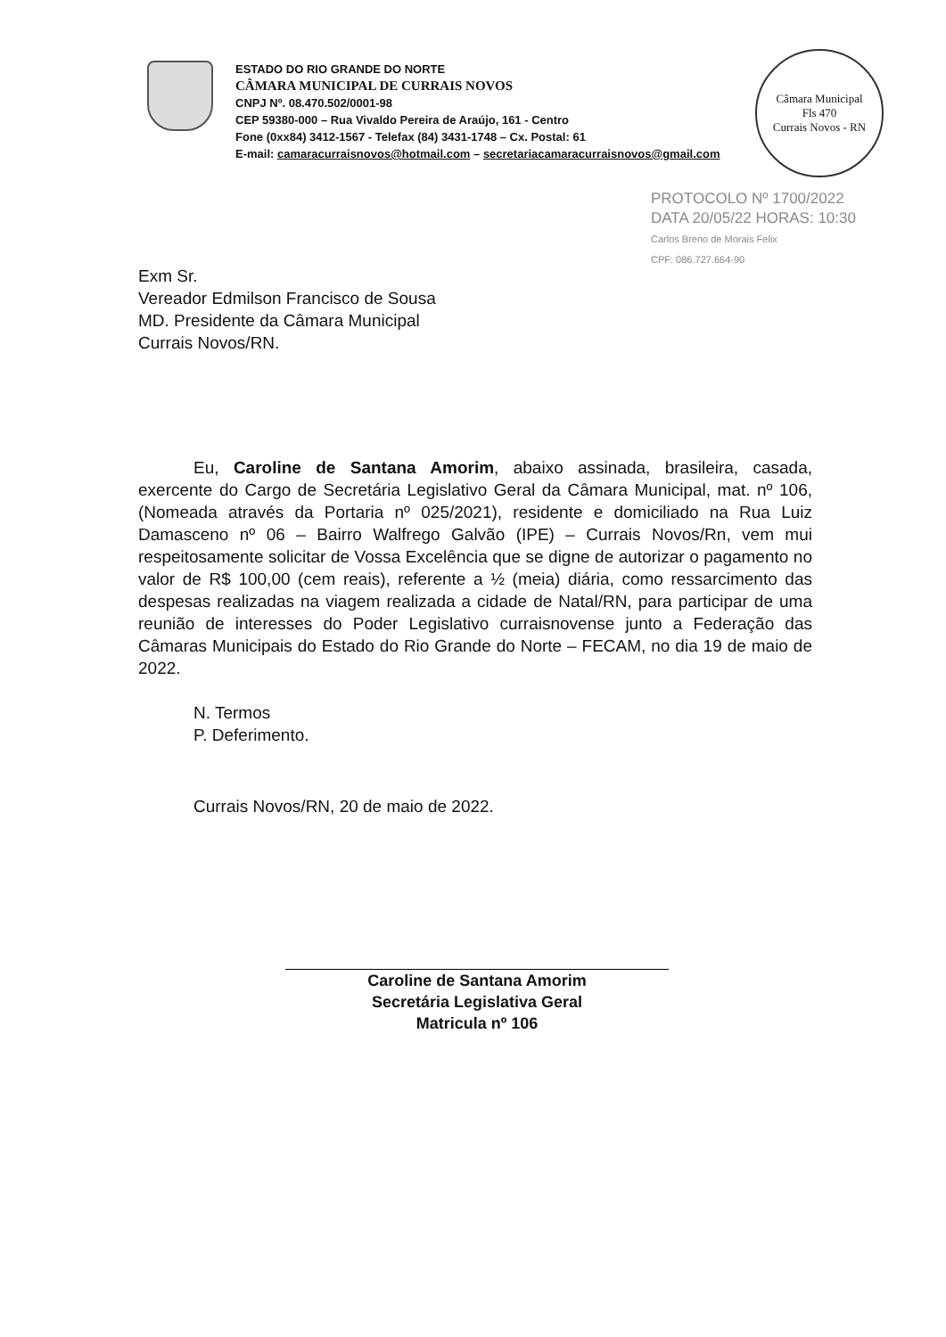ESTADO DO RIO GRANDE DO NORTE
CÂMARA MUNICIPAL DE CURRAIS NOVOS
CNPJ Nº. 08.470.502/0001-98
CEP 59380-000 – Rua Vivaldo Pereira de Araújo, 161 - Centro
Fone (0xx84) 3412-1567 - Telefax (84) 3431-1748 – Cx. Postal: 61
E-mail: camaracurraisnovos@hotmail.com – secretariacamaracurraisnovos@gmail.com
Câmara Municipal
Fls 470
Currais Novos - RN
PROTOCOLO Nº 1700/2022
DATA 20/05/22 HORAS: 10:30
Carlos Breno de Morais Felix
CPF: 086.727.664-90
Exm Sr.
Vereador Edmilson Francisco de Sousa
MD. Presidente da Câmara Municipal
Currais Novos/RN.
Eu, Caroline de Santana Amorim, abaixo assinada, brasileira, casada, exercente do Cargo de Secretária Legislativo Geral da Câmara Municipal, mat. nº 106, (Nomeada através da Portaria nº 025/2021), residente e domiciliado na Rua Luiz Damasceno nº 06 – Bairro Walfrego Galvão (IPE) – Currais Novos/Rn, vem mui respeitosamente solicitar de Vossa Excelência que se digne de autorizar o pagamento no valor de R$ 100,00 (cem reais), referente a ½ (meia) diária, como ressarcimento das despesas realizadas na viagem realizada a cidade de Natal/RN, para participar de uma reunião de interesses do Poder Legislativo curraisnovense junto a Federação das Câmaras Municipais do Estado do Rio Grande do Norte – FECAM, no dia 19 de maio de 2022.
N. Termos
P. Deferimento.
Currais Novos/RN, 20 de maio de 2022.
Caroline de Santana Amorim
Secretária Legislativa Geral
Matricula nº 106